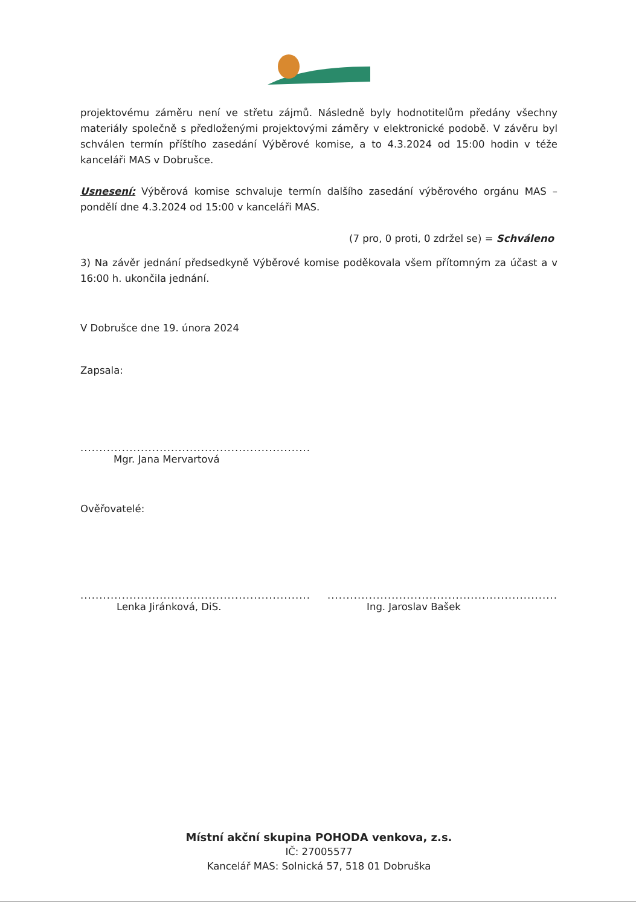projektovému záměru není ve střetu zájmů. Následně byly hodnotitelům předány všechny materiály společně s předloženými projektovými záměry v elektronické podobě. V závěru byl schválen termín příštího zasedání Výběrové komise, a to 4.3.2024 od 15:00 hodin v téže kanceláři MAS v Dobrušce.
Usnesení: Výběrová komise schvaluje termín dalšího zasedání výběrového orgánu MAS – pondělí dne 4.3.2024 od 15:00 v kanceláři MAS.
(7 pro, 0 proti, 0 zdržel se) = Schváleno
3) Na závěr jednání předsedkyně Výběrové komise poděkovala všem přítomným za účast a v 16:00 h. ukončila jednání.
V Dobrušce dne 19. února 2024
Zapsala:
.............................................................
Mgr. Jana Mervartová
Ověřovatelé:
.............................................................
Lenka Jiránková, DiS.
.............................................................
Ing. Jaroslav Bašek
Místní akční skupina POHODA venkova, z.s.
IČ: 27005577
Kancelář MAS: Solnická 57, 518 01 Dobruška